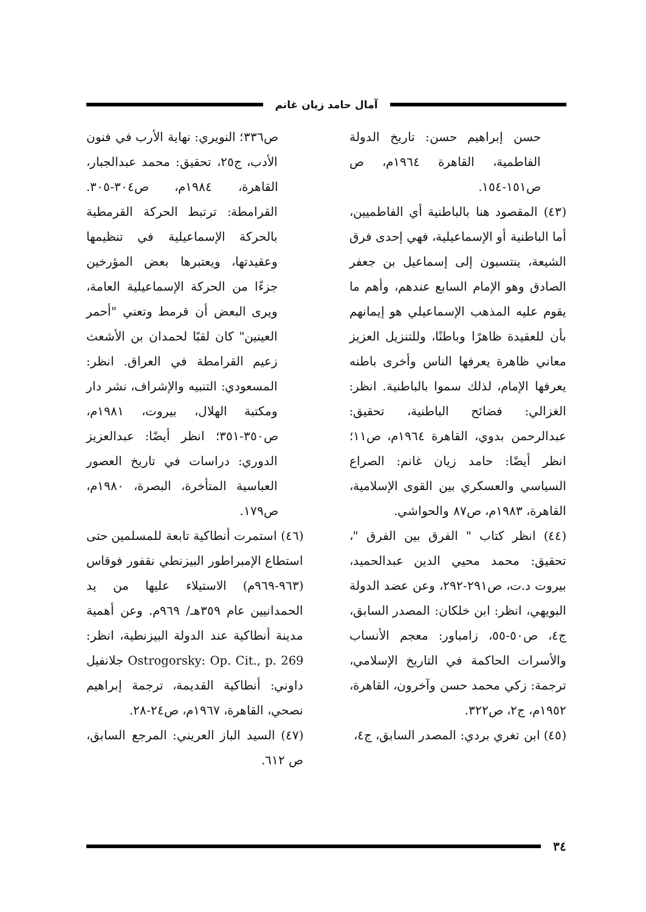آمال حامد زيان غانم
حسن إبراهيم حسن: تاريخ الدولة الفاطمية، القاهرة ١٩٦٤م، ص ص١٥١-١٥٤.
(٤٣) المقصود هنا بالباطنية أي الفاطميين، أما الباطنية أو الإسماعيلية، فهي إحدى فرق الشيعة، ينتسبون إلى إسماعيل بن جعفر الصادق وهو الإمام السابع عندهم، وأهم ما يقوم عليه المذهب الإسماعيلي هو إيمانهم بأن للعقيدة ظاهرًا وباطنًا، وللتنزيل العزيز معاني ظاهرة يعرفها الناس وأخرى باطنه يعرفها الإمام، لذلك سموا بالباطنية. انظر: الغزالي: فضائح الباطنية، تحقيق: عبدالرحمن بدوي، القاهرة ١٩٦٤م، ص١١؛ انظر أيضًا: حامد زيان غانم: الصراع السياسي والعسكري بين القوى الإسلامية، القاهرة، ١٩٨٣م، ص٨٧ والحواشي.
(٤٤) انظر كتاب " الفرق بين الفرق "، تحقيق: محمد محيي الدين عبدالحميد، بيروت د.ت، ص٢٩١-٢٩٢، وعن عضد الدولة البويهي، انظر: ابن خلكان: المصدر السابق، ج٤، ص٥٠-٥٥، زامباور: معجم الأنساب والأسرات الحاكمة في التاريخ الإسلامي، ترجمة: زكي محمد حسن وآخرون، القاهرة، ١٩٥٢م، ج٢، ص٣٢٢.
(٤٥) ابن تغري بردي: المصدر السابق، ج٤،
ص٣٣٦؛ النويري: نهاية الأرب في فنون الأدب، ج٢٥، تحقيق: محمد عبدالجبار، القاهرة، ١٩٨٤م، ص٣٠٤-٣٠٥. القرامطة: ترتبط الحركة القرمطية بالحركة الإسماعيلية في تنظيمها وعقيدتها، ويعتبرها بعض المؤرخين جزءًا من الحركة الإسماعيلية العامة، ويرى البعض أن قرمط وتعني "أحمر العينين" كان لقبًا لحمدان بن الأشعث زعيم القرامطة في العراق. انظر: المسعودي: التنبيه والإشراف، نشر دار ومكتبة الهلال، بيروت، ١٩٨١م، ص٣٥٠-٣٥١؛ انظر أيضًا: عبدالعزيز الدوري: دراسات في تاريخ العصور العباسية المتأخرة، البصرة، ١٩٨٠م، ص١٧٩.
(٤٦) استمرت أنطاكية تابعة للمسلمين حتى استطاع الإمبراطور البيزنطي نقفور فوقاس (٩٦٣-٩٦٩م) الاستيلاء عليها من يد الحمدانيين عام ٣٥٩هـ/ ٩٦٩م. وعن أهمية مدينة أنطاكية عند الدولة البيزنطية، انظر: Ostrogorsky: Op. Cit., p. 269 جلانفيل داوني: أنطاكية القديمة، ترجمة إبراهيم نصحي، القاهرة، ١٩٦٧م، ص٢٤-٢٨.
(٤٧) السيد الباز العريني: المرجع السابق، ص ٦١٢.
٣٤